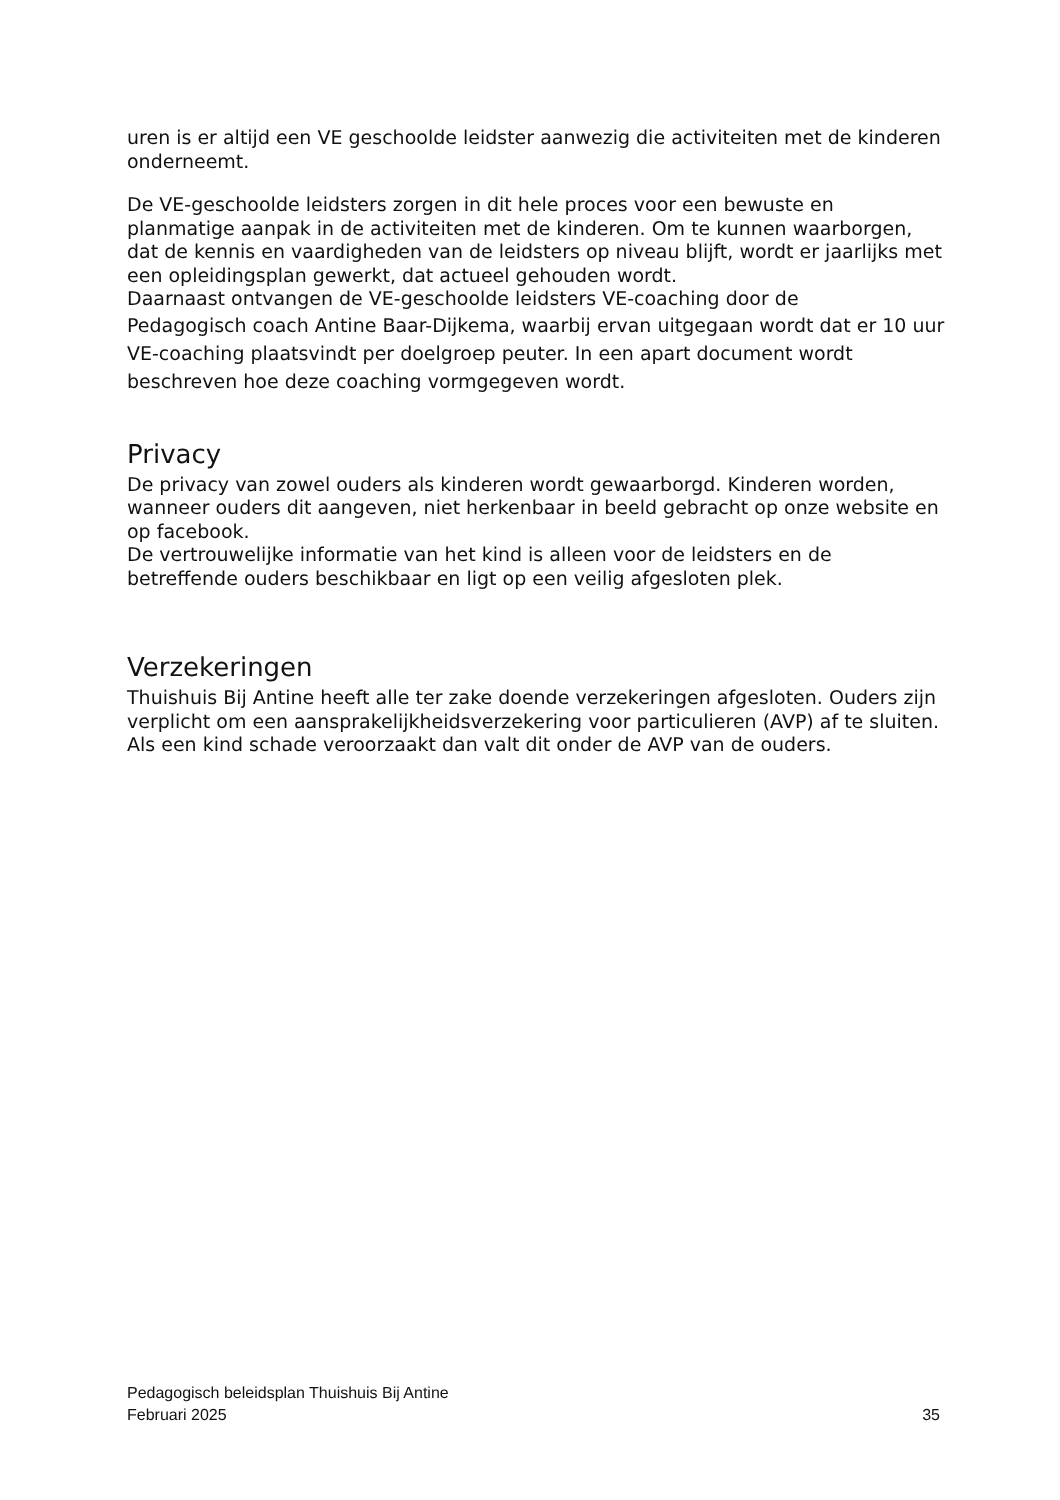uren is er altijd een VE geschoolde leidster aanwezig die activiteiten met de kinderen onderneemt.
De VE-geschoolde leidsters zorgen in dit hele proces voor een bewuste en planmatige aanpak in de activiteiten met de kinderen. Om te kunnen waarborgen, dat de kennis en vaardigheden van de leidsters op niveau blijft, wordt er jaarlijks met een opleidingsplan gewerkt, dat actueel gehouden wordt.
Daarnaast ontvangen de VE-geschoolde leidsters VE-coaching door de
Pedagogisch coach Antine Baar-Dijkema, waarbij ervan uitgegaan wordt dat er 10 uur VE-coaching plaatsvindt per doelgroep peuter. In een apart document wordt beschreven hoe deze coaching vormgegeven wordt.
Privacy
De privacy van zowel ouders als kinderen wordt gewaarborgd. Kinderen worden, wanneer ouders dit aangeven, niet herkenbaar in beeld gebracht op onze website en op facebook.
De vertrouwelijke informatie van het kind is alleen voor de leidsters en de betreffende ouders beschikbaar en ligt op een veilig afgesloten plek.
Verzekeringen
Thuishuis Bij Antine heeft alle ter zake doende verzekeringen afgesloten. Ouders zijn verplicht om een aansprakelijkheidsverzekering voor particulieren (AVP) af te sluiten. Als een kind schade veroorzaakt dan valt dit onder de AVP van de ouders.
Pedagogisch beleidsplan Thuishuis Bij Antine
Februari 2025 35